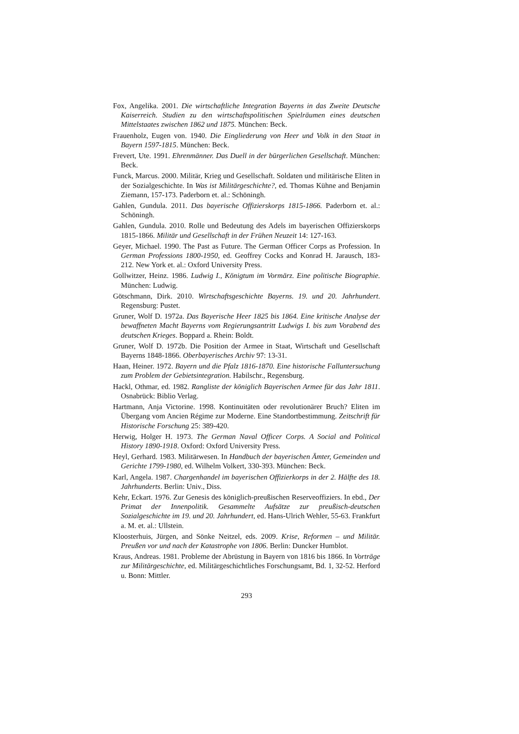Fox, Angelika. 2001. Die wirtschaftliche Integration Bayerns in das Zweite Deutsche Kaiserreich. Studien zu den wirtschaftspolitischen Spielräumen eines deutschen Mittelstaates zwischen 1862 und 1875. München: Beck.
Frauenholz, Eugen von. 1940. Die Eingliederung von Heer und Volk in den Staat in Bayern 1597-1815. München: Beck.
Frevert, Ute. 1991. Ehrenmänner. Das Duell in der bürgerlichen Gesellschaft. München: Beck.
Funck, Marcus. 2000. Militär, Krieg und Gesellschaft. Soldaten und militärische Eliten in der Sozialgeschichte. In Was ist Militärgeschichte?, ed. Thomas Kühne and Benjamin Ziemann, 157-173. Paderborn et. al.: Schöningh.
Gahlen, Gundula. 2011. Das bayerische Offizierskorps 1815-1866. Paderborn et. al.: Schöningh.
Gahlen, Gundula. 2010. Rolle und Bedeutung des Adels im bayerischen Offizierskorps 1815-1866. Militär und Gesellschaft in der Frühen Neuzeit 14: 127-163.
Geyer, Michael. 1990. The Past as Future. The German Officer Corps as Profession. In German Professions 1800-1950, ed. Geoffrey Cocks and Konrad H. Jarausch, 183-212. New York et. al.: Oxford University Press.
Gollwitzer, Heinz. 1986. Ludwig I., Königtum im Vormärz. Eine politische Biographie. München: Ludwig.
Götschmann, Dirk. 2010. Wirtschaftsgeschichte Bayerns. 19. und 20. Jahrhundert. Regensburg: Pustet.
Gruner, Wolf D. 1972a. Das Bayerische Heer 1825 bis 1864. Eine kritische Analyse der bewaffneten Macht Bayerns vom Regierungsantritt Ludwigs I. bis zum Vorabend des deutschen Krieges. Boppard a. Rhein: Boldt.
Gruner, Wolf D. 1972b. Die Position der Armee in Staat, Wirtschaft und Gesellschaft Bayerns 1848-1866. Oberbayerisches Archiv 97: 13-31.
Haan, Heiner. 1972. Bayern und die Pfalz 1816-1870. Eine historische Falluntersuchung zum Problem der Gebietsintegration. Habilschr., Regensburg.
Hackl, Othmar, ed. 1982. Rangliste der königlich Bayerischen Armee für das Jahr 1811. Osnabrück: Biblio Verlag.
Hartmann, Anja Victorine. 1998. Kontinuitäten oder revolutionärer Bruch? Eliten im Übergang vom Ancien Régime zur Moderne. Eine Standortbestimmung. Zeitschrift für Historische Forschung 25: 389-420.
Herwig, Holger H. 1973. The German Naval Officer Corps. A Social and Political History 1890-1918. Oxford: Oxford University Press.
Heyl, Gerhard. 1983. Militärwesen. In Handbuch der bayerischen Ämter, Gemeinden und Gerichte 1799-1980, ed. Wilhelm Volkert, 330-393. München: Beck.
Karl, Angela. 1987. Chargenhandel im bayerischen Offizierkorps in der 2. Hälfte des 18. Jahrhunderts. Berlin: Univ., Diss.
Kehr, Eckart. 1976. Zur Genesis des königlich-preußischen Reserveoffiziers. In ebd., Der Primat der Innenpolitik. Gesammelte Aufsätze zur preußisch-deutschen Sozialgeschichte im 19. und 20. Jahrhundert, ed. Hans-Ulrich Wehler, 55-63. Frankfurt a. M. et. al.: Ullstein.
Kloosterhuis, Jürgen, and Sönke Neitzel, eds. 2009. Krise, Reformen – und Militär. Preußen vor und nach der Katastrophe von 1806. Berlin: Duncker Humblot.
Kraus, Andreas. 1981. Probleme der Abrüstung in Bayern von 1816 bis 1866. In Vorträge zur Militärgeschichte, ed. Militärgeschichtliches Forschungsamt, Bd. 1, 32-52. Herford u. Bonn: Mittler.
293